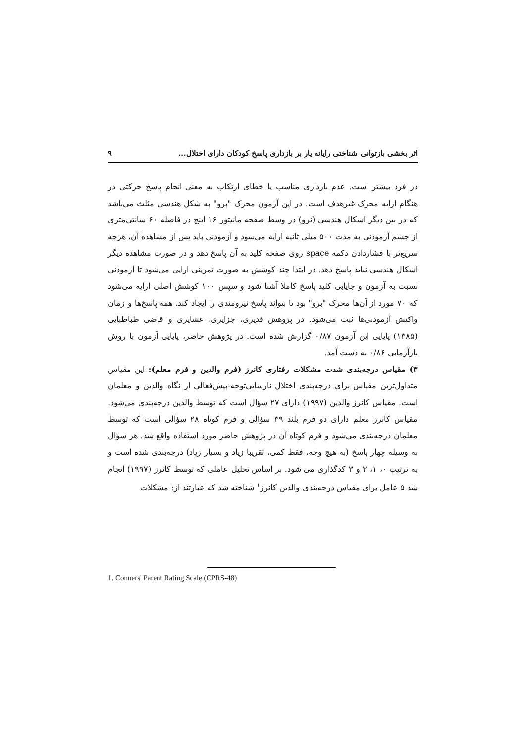اثر بخشی بازتوانی شناختی رایانه یار بر بازداری پاسخ کودکان دارای اختلال... ۹
در فرد بیشتر است. عدم بازداری مناسب یا خطای ارتکاب به معنی انجام پاسخ حرکتی در هنگام ارایه محرک غیرهدف است. در این آزمون محرک "برو" به شکل هندسی مثلث می‌باشد که در بین دیگر اشکال هندسی (نرو) در وسط صفحه مانیتور ۱۶ اینچ در فاصله ۶۰ سانتی‌متری از چشم آزمودنی به مدت ۵۰۰ میلی ثانیه ارایه می‌شود و آزمودنی باید پس از مشاهده آن، هرچه سریع‌تر با فشاردادن دکمه space روی صفحه کلید به آن پاسخ دهد و در صورت مشاهده دیگر اشکال هندسی نباید پاسخ دهد. در ابتدا چند کوشش به صورت تمرینی ارایی می‌شود تا آزمودنی نسبت به آزمون و جایابی کلید پاسخ کاملا آشنا شود و سپس ۱۰۰ کوشش اصلی ارایه می‌شود که ۷۰ مورد از آن‌ها محرک "برو" بود تا بتواند پاسخ نیرومندی را ایجاد کند. همه پاسخ‌ها و زمان واکنش آزمودنی‌ها ثبت می‌شود. در پژوهش قدیری، جزایری، عشایری و قاضی طباطبایی (۱۳۸۵) پایایی این آزمون ۰/۸۷ گزارش شده است. در پژوهش حاضر، پایایی آزمون با روش بازآزمایی ۰/۸۶ به دست آمد.
۳) مقیاس درجه‌بندی شدت مشکلات رفتاری کانرز (فرم والدین و فرم معلم): این مقیاس متداول‌ترین مقیاس برای درجه‌بندی اختلال نارسایی‌توجه-بیش‌فعالی از نگاه والدین و معلمان است. مقیاس کانرز والدین (۱۹۹۷) دارای ۲۷ سؤال است که توسط والدین درجه‌بندی می‌شود. مقیاس کانرز معلم دارای دو فرم بلند ۳۹ سؤالی و فرم کوتاه ۲۸ سؤالی است که توسط معلمان درجه‌بندی می‌شود و فرم کوتاه آن در پژوهش حاضر مورد استفاده واقع شد. هر سؤال به وسیله چهار پاسخ (به هیچ وجه، فقط کمی، تقریبا زیاد و بسیار زیاد) درجه‌بندی شده است و به ترتیب ۰، ۱، ۲ و ۳ کدگذاری می شود. بر اساس تحلیل عاملی که توسط کانرز (۱۹۹۷) انجام شد ۵ عامل برای مقیاس درجه‌بندی والدین کانرز<sup>۱</sup> شناخته شد که عبارتند از: مشکلات
1. Conners' Parent Rating Scale (CPRS-48)